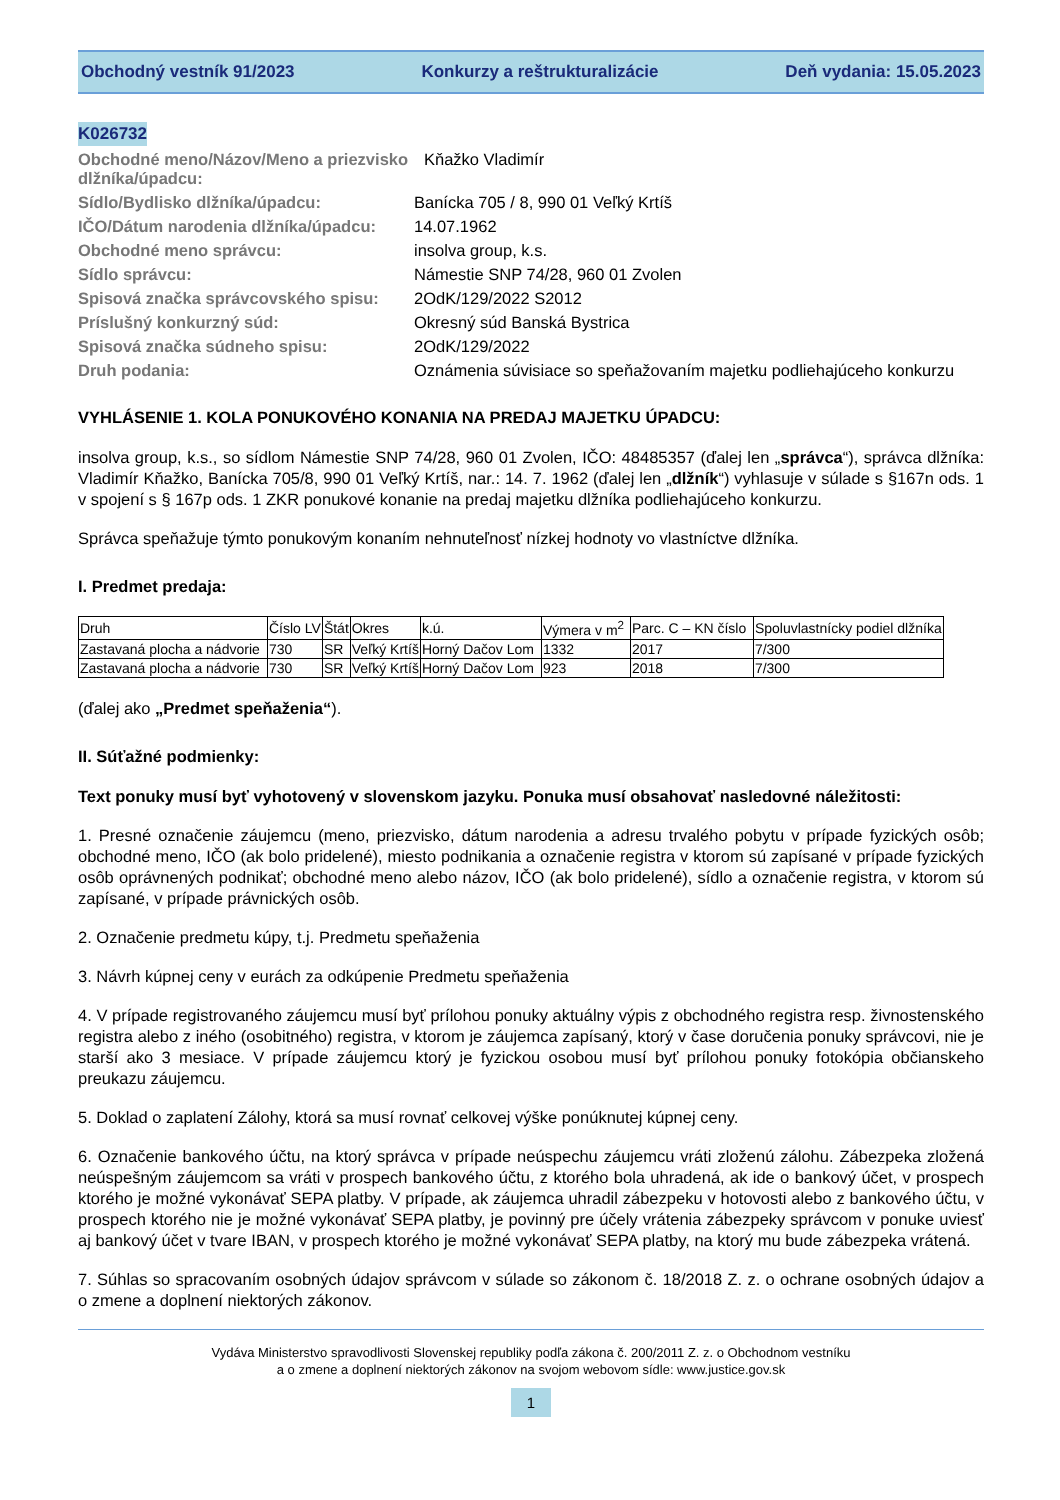Obchodný vestník 91/2023 Konkurzy a reštrukturalizácie Deň vydania: 15.05.2023
K026732
Obchodné meno/Názov/Meno a priezvisko dlžníka/úpadcu:
Kňažko Vladimír
Sídlo/Bydlisko dlžníka/úpadcu:
Banícka 705 / 8, 990 01 Veľký Krtíš
IČO/Dátum narodenia dlžníka/úpadcu:
14.07.1962
Obchodné meno správcu:
insolva group, k.s.
Sídlo správcu:
Námestie SNP 74/28, 960 01 Zvolen
Spisová značka správcovského spisu:
2OdK/129/2022 S2012
Príslušný konkurzný súd:
Okresný súd Banská Bystrica
Spisová značka súdneho spisu:
2OdK/129/2022
Druh podania:
Oznámenia súvisiace so speňažovaním majetku podliehajúceho konkurzu
VYHLÁSENIE 1. KOLA PONUKOVÉHO KONANIA NA PREDAJ MAJETKU ÚPADCU:
insolva group, k.s., so sídlom Námestie SNP 74/28, 960 01 Zvolen, IČO: 48485357 (ďalej len „správca“), správca dlžníka: Vladimír Kňažko, Banícka 705/8, 990 01 Veľký Krtíš, nar.: 14. 7. 1962 (ďalej len „dlžník“) vyhlasuje v súlade s §167n ods. 1 v spojení s § 167p ods. 1 ZKR ponukové konanie na predaj majetku dlžníka podliehajúceho konkurzu.
Správca speňažuje týmto ponukovým konaním nehnuteľnosť nízkej hodnoty vo vlastníctve dlžníka.
I. Predmet predaja:
| Druh | Číslo LV | Štát | Okres | k.ú. | Výmera v m<sup>2</sup> | Parc. C – KN číslo | Spoluvlastnícky podiel dlžníka |
| Zastavaná plocha a nádvorie | 730 | SR | Veľký Krtíš | Horný Dačov Lom | 1332 | 2017 | 7/300 |
| Zastavaná plocha a nádvorie | 730 | SR | Veľký Krtíš | Horný Dačov Lom | 923 | 2018 | 7/300 |
(ďalej ako „Predmet speňaženia“).
II. Súťažné podmienky:
Text ponuky musí byť vyhotovený v slovenskom jazyku. Ponuka musí obsahovať nasledovné náležitosti:
1. Presné označenie záujemcu (meno, priezvisko, dátum narodenia a adresu trvalého pobytu v prípade fyzických osôb; obchodné meno, IČO (ak bolo pridelené), miesto podnikania a označenie registra v ktorom sú zapísané v prípade fyzických osôb oprávnených podnikať; obchodné meno alebo názov, IČO (ak bolo pridelené), sídlo a označenie registra, v ktorom sú zapísané, v prípade právnických osôb.
2. Označenie predmetu kúpy, t.j. Predmetu speňaženia
3. Návrh kúpnej ceny v eurách za odkúpenie Predmetu speňaženia
4. V prípade registrovaného záujemcu musí byť prílohou ponuky aktuálny výpis z obchodného registra resp. živnostenského registra alebo z iného (osobitného) registra, v ktorom je záujemca zapísaný, ktorý v čase doručenia ponuky správcovi, nie je starší ako 3 mesiace. V prípade záujemcu ktorý je fyzickou osobou musí byť prílohou ponuky fotokópia občianskeho preukazu záujemcu.
5. Doklad o zaplatení Zálohy, ktorá sa musí rovnať celkovej výške ponúknutej kúpnej ceny.
6. Označenie bankového účtu, na ktorý správca v prípade neúspechu záujemcu vráti zloženú zálohu. Zábezpeka zložená neúspešným záujemcom sa vráti v prospech bankového účtu, z ktorého bola uhradená, ak ide o bankový účet, v prospech ktorého je možné vykonávať SEPA platby. V prípade, ak záujemca uhradil zábezpeku v hotovosti alebo z bankového účtu, v prospech ktorého nie je možné vykonávať SEPA platby, je povinný pre účely vrátenia zábezpeky správcom v ponuke uviesť aj bankový účet v tvare IBAN, v prospech ktorého je možné vykonávať SEPA platby, na ktorý mu bude zábezpeka vrátená.
7. Súhlas so spracovaním osobných údajov správcom v súlade so zákonom č. 18/2018 Z. z. o ochrane osobných údajov a o zmene a doplnení niektorých zákonov.
Vydáva Ministerstvo spravodlivosti Slovenskej republiky podľa zákona č. 200/2011 Z. z. o Obchodnom vestníku
a o zmene a doplnení niektorých zákonov na svojom webovom sídle: www.justice.gov.sk
1